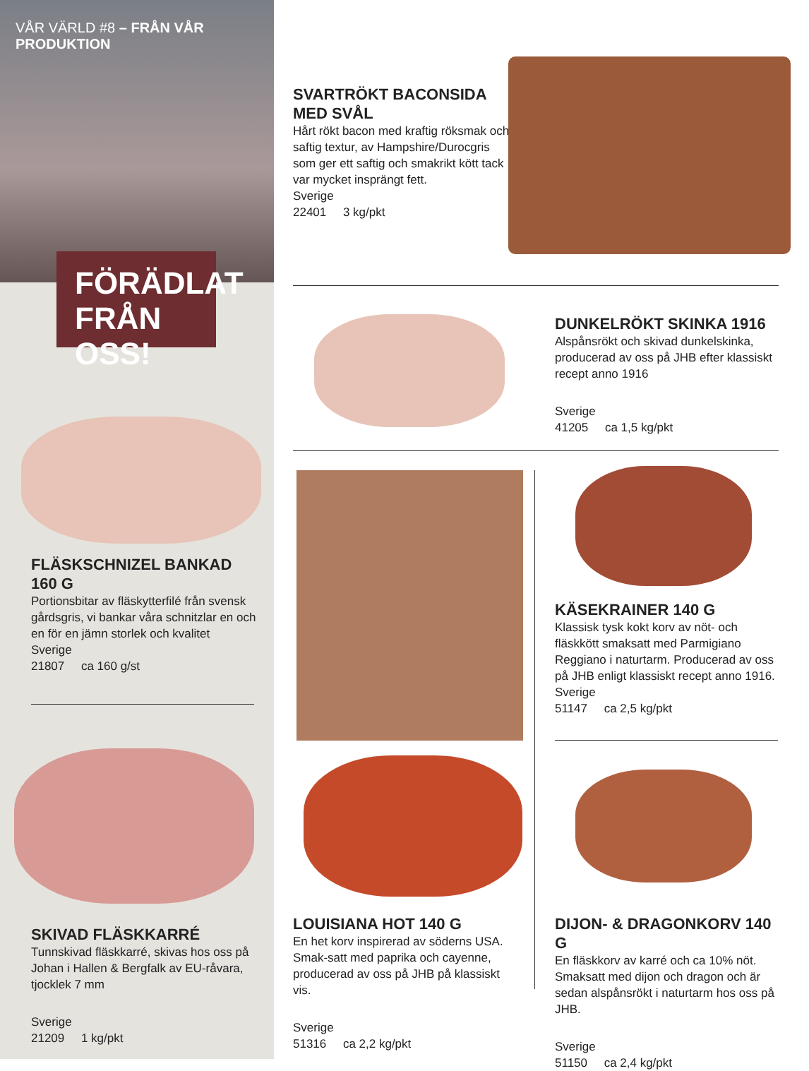VÅR VÄRLD #8 – FRÅN VÅR PRODUKTION
FÖRÄDLAT
FRÅN OSS!
FLÄSKSCHNIZEL BANKAD
160 G
Portionsbitar av fläskytterfilé från svensk gårdsgris, vi bankar våra schnitzlar en och en för en jämn storlek och kvalitet
Sverige
21807 ca 160 g/st
SKIVAD FLÄSKKARRÉ
Tunnskivad fläskkarré, skivas hos oss på Johan i Hallen & Bergfalk av EU-råvara, tjocklek 7 mm
Sverige
21209 1 kg/pkt
SVARTRÖKT BACONSIDA
MED SVÅL
Hårt rökt bacon med kraftig röksmak och saftig textur, av Hampshire/Durocgris som ger ett saftig och smakrikt kött tack var mycket insprängt fett.
Sverige
22401 3 kg/pkt
DUNKELRÖKT SKINKA 1916
Alspånsrökt och skivad dunkelskinka, producerad av oss på JHB efter klassiskt recept anno 1916
Sverige
41205 ca 1,5 kg/pkt
KÄSEKRAINER 140 G
Klassisk tysk kokt korv av nöt- och fläskkött smaksatt med Parmigiano Reggiano i naturtarm. Producerad av oss på JHB enligt klassiskt recept anno 1916.
Sverige
51147 ca 2,5 kg/pkt
LOUISIANA HOT 140 G
En het korv inspirerad av söderns USA. Smak-satt med paprika och cayenne, producerad av oss på JHB på klassiskt vis.
Sverige
51316 ca 2,2 kg/pkt
DIJON- & DRAGONKORV 140 G
En fläskkorv av karré och ca 10% nöt. Smaksatt med dijon och dragon och är sedan alspånsrökt i naturtarm hos oss på JHB.
Sverige
51150 ca 2,4 kg/pkt